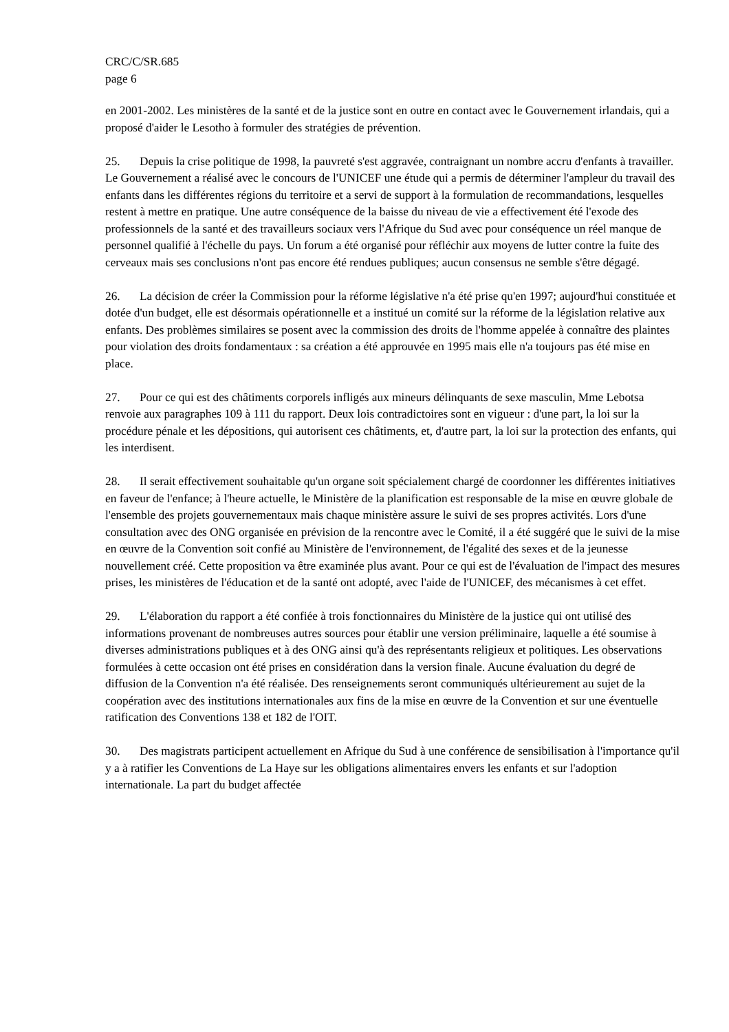CRC/C/SR.685
page 6
en 2001-2002. Les ministères de la santé et de la justice sont en outre en contact avec le Gouvernement irlandais, qui a proposé d'aider le Lesotho à formuler des stratégies de prévention.
25. Depuis la crise politique de 1998, la pauvreté s'est aggravée, contraignant un nombre accru d'enfants à travailler. Le Gouvernement a réalisé avec le concours de l'UNICEF une étude qui a permis de déterminer l'ampleur du travail des enfants dans les différentes régions du territoire et a servi de support à la formulation de recommandations, lesquelles restent à mettre en pratique. Une autre conséquence de la baisse du niveau de vie a effectivement été l'exode des professionnels de la santé et des travailleurs sociaux vers l'Afrique du Sud avec pour conséquence un réel manque de personnel qualifié à l'échelle du pays. Un forum a été organisé pour réfléchir aux moyens de lutter contre la fuite des cerveaux mais ses conclusions n'ont pas encore été rendues publiques; aucun consensus ne semble s'être dégagé.
26. La décision de créer la Commission pour la réforme législative n'a été prise qu'en 1997; aujourd'hui constituée et dotée d'un budget, elle est désormais opérationnelle et a institué un comité sur la réforme de la législation relative aux enfants. Des problèmes similaires se posent avec la commission des droits de l'homme appelée à connaître des plaintes pour violation des droits fondamentaux : sa création a été approuvée en 1995 mais elle n'a toujours pas été mise en place.
27. Pour ce qui est des châtiments corporels infligés aux mineurs délinquants de sexe masculin, Mme Lebotsa renvoie aux paragraphes 109 à 111 du rapport. Deux lois contradictoires sont en vigueur : d'une part, la loi sur la procédure pénale et les dépositions, qui autorisent ces châtiments, et, d'autre part, la loi sur la protection des enfants, qui les interdisent.
28. Il serait effectivement souhaitable qu'un organe soit spécialement chargé de coordonner les différentes initiatives en faveur de l'enfance; à l'heure actuelle, le Ministère de la planification est responsable de la mise en œuvre globale de l'ensemble des projets gouvernementaux mais chaque ministère assure le suivi de ses propres activités. Lors d'une consultation avec des ONG organisée en prévision de la rencontre avec le Comité, il a été suggéré que le suivi de la mise en œuvre de la Convention soit confié au Ministère de l'environnement, de l'égalité des sexes et de la jeunesse nouvellement créé. Cette proposition va être examinée plus avant. Pour ce qui est de l'évaluation de l'impact des mesures prises, les ministères de l'éducation et de la santé ont adopté, avec l'aide de l'UNICEF, des mécanismes à cet effet.
29. L'élaboration du rapport a été confiée à trois fonctionnaires du Ministère de la justice qui ont utilisé des informations provenant de nombreuses autres sources pour établir une version préliminaire, laquelle a été soumise à diverses administrations publiques et à des ONG ainsi qu'à des représentants religieux et politiques. Les observations formulées à cette occasion ont été prises en considération dans la version finale. Aucune évaluation du degré de diffusion de la Convention n'a été réalisée. Des renseignements seront communiqués ultérieurement au sujet de la coopération avec des institutions internationales aux fins de la mise en œuvre de la Convention et sur une éventuelle ratification des Conventions 138 et 182 de l'OIT.
30. Des magistrats participent actuellement en Afrique du Sud à une conférence de sensibilisation à l'importance qu'il y a à ratifier les Conventions de La Haye sur les obligations alimentaires envers les enfants et sur l'adoption internationale. La part du budget affectée